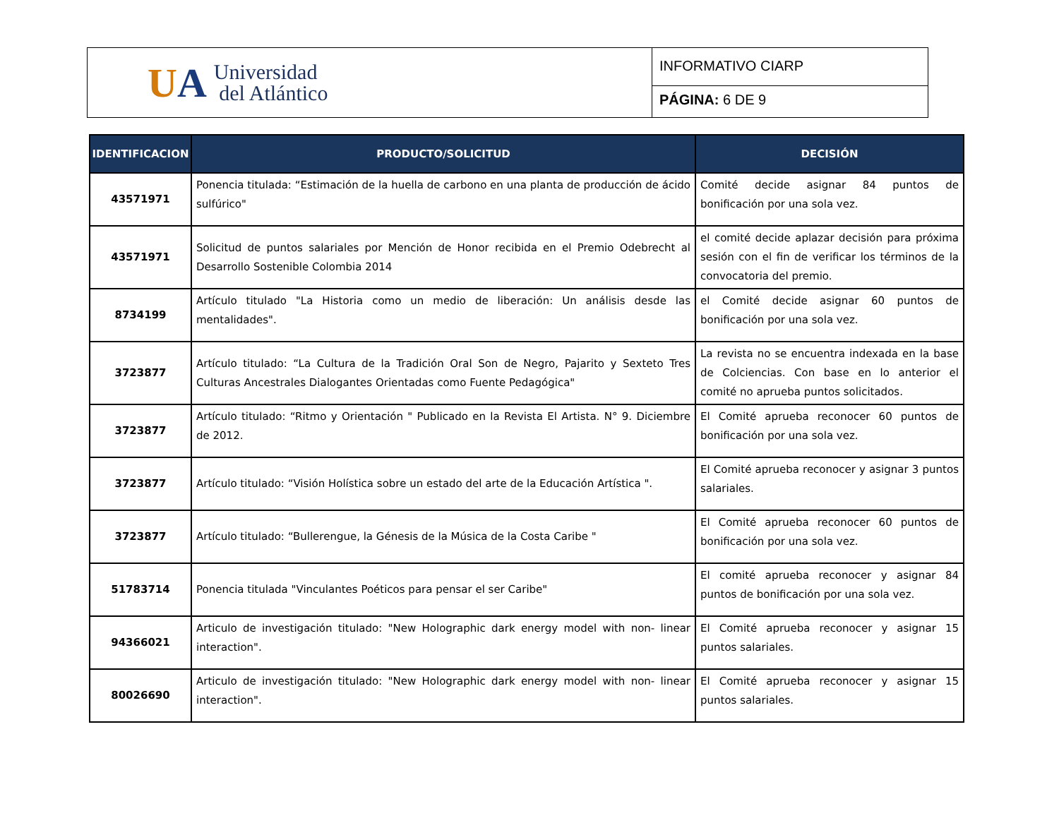UA
Universidad
del Atlántico
INFORMATIVO CIARP
PÁGINA: 6 DE 9
| IDENTIFICACION | PRODUCTO/SOLICITUD | DECISIÓN |
| --- | --- | --- |
| 43571971 | Ponencia titulada: “Estimación de la huella de carbono en una planta de producción de ácido sulfúrico" | Comité decide asignar 84 puntos de bonificación por una sola vez. |
| 43571971 | Solicitud de puntos salariales por Mención de Honor recibida en el Premio Odebrecht al Desarrollo Sostenible Colombia 2014 | el comité decide aplazar decisión para próxima sesión con el fin de verificar los términos de la convocatoria del premio. |
| 8734199 | Artículo titulado "La Historia como un medio de liberación: Un análisis desde las mentalidades". | el Comité decide asignar 60 puntos de bonificación por una sola vez. |
| 3723877 | Artículo titulado: “La Cultura de la Tradición Oral Son de Negro, Pajarito y Sexteto Tres Culturas Ancestrales Dialogantes Orientadas como Fuente Pedagógica" | La revista no se encuentra indexada en la base de Colciencias. Con base en lo anterior el comité no aprueba puntos solicitados. |
| 3723877 | Artículo titulado: “Ritmo y Orientación " Publicado en la Revista El Artista. N° 9. Diciembre de 2012. | El Comité aprueba reconocer 60 puntos de bonificación por una sola vez. |
| 3723877 | Artículo titulado: “Visión Holística sobre un estado del arte de la Educación Artística ". | El Comité aprueba reconocer y asignar 3 puntos salariales. |
| 3723877 | Artículo titulado: “Bullerengue, la Génesis de la Música de la Costa Caribe " | El Comité aprueba reconocer 60 puntos de bonificación por una sola vez. |
| 51783714 | Ponencia titulada "Vinculantes Poéticos para pensar el ser Caribe" | El comité aprueba reconocer y asignar 84 puntos de bonificación por una sola vez. |
| 94366021 | Articulo de investigación titulado: "New Holographic dark energy model with non- linear interaction". | El Comité aprueba reconocer y asignar 15 puntos salariales. |
| 80026690 | Articulo de investigación titulado: "New Holographic dark energy model with non- linear interaction". | El Comité aprueba reconocer y asignar 15 puntos salariales. |